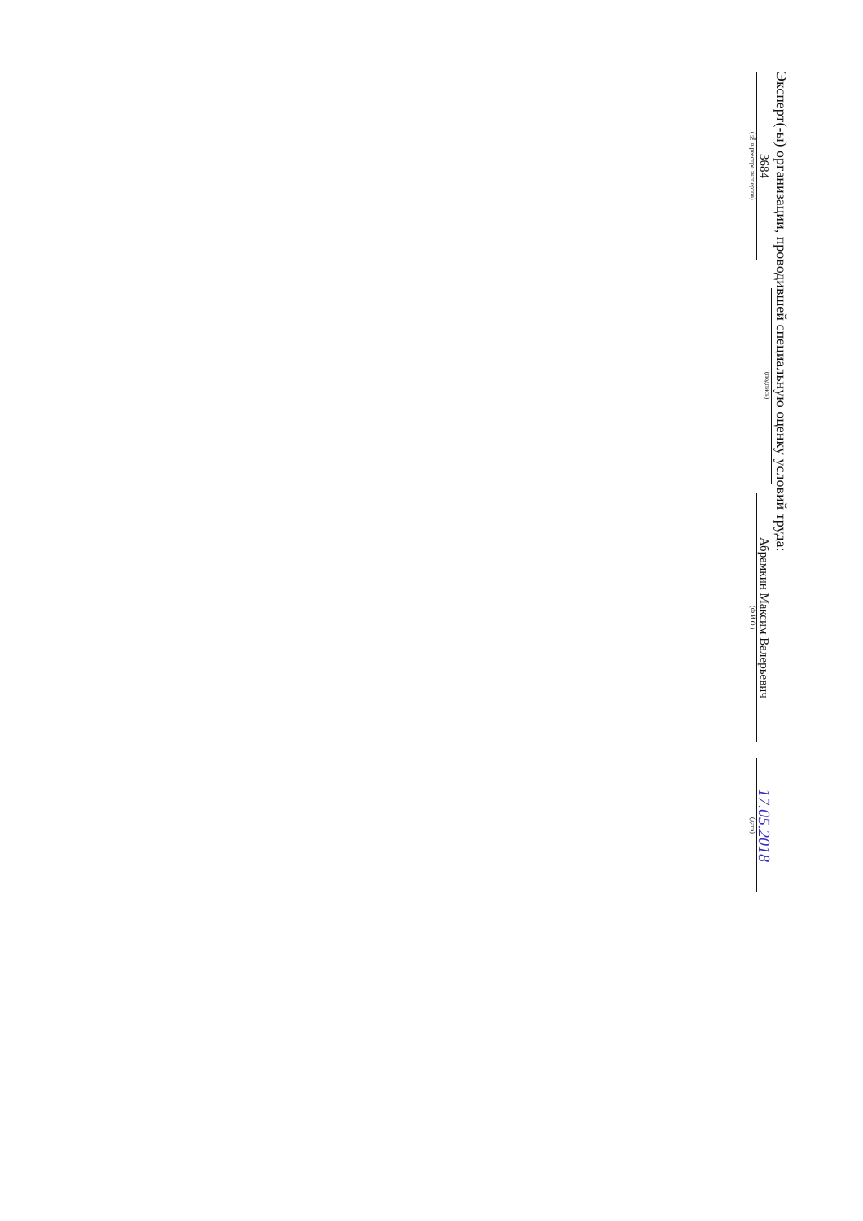Эксперт(-ы) организации, проводившей специальную оценку условий труда:
3684
(№ в реестре экспертов)
(подпись)
Абрамкин Максим Валерьевич
(Ф.И.О.)
17.05.2018
(дата)